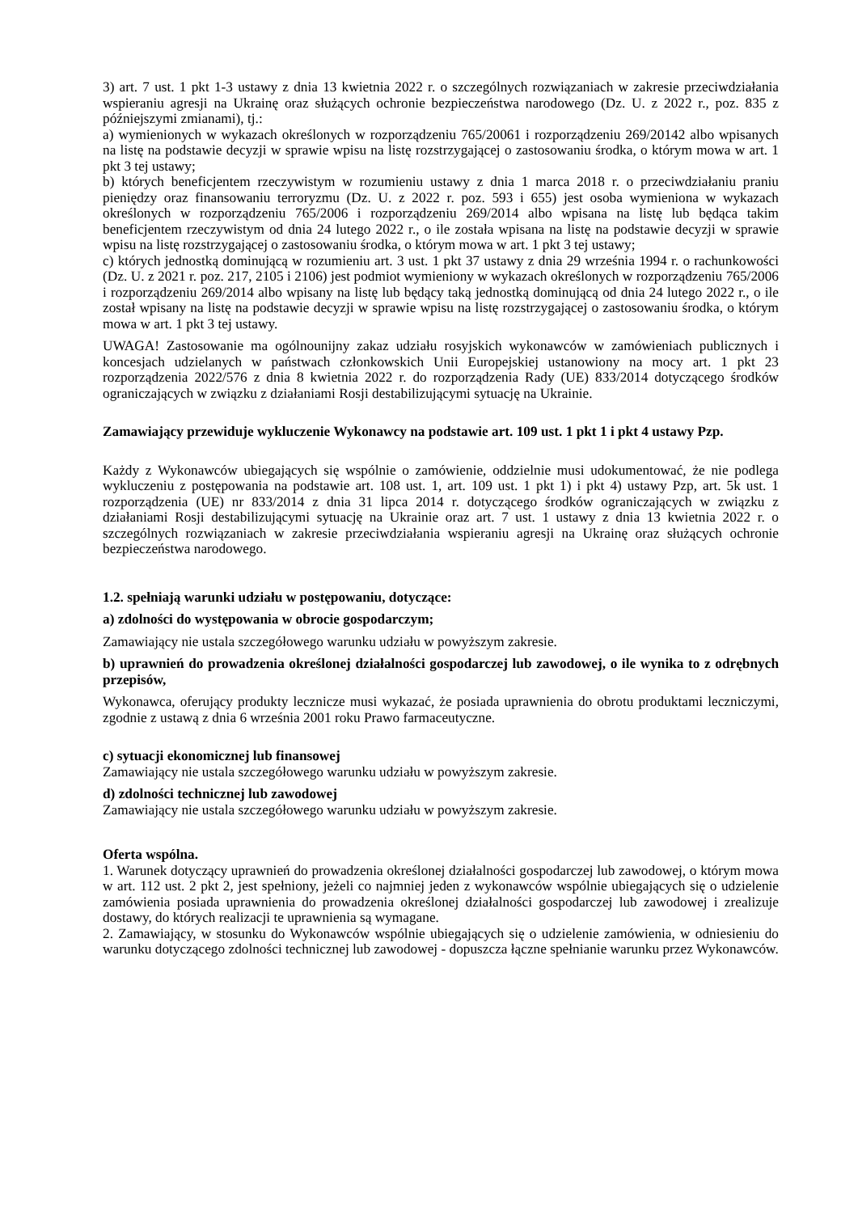3) art. 7 ust. 1 pkt 1-3 ustawy z dnia 13 kwietnia 2022 r. o szczególnych rozwiązaniach w zakresie przeciwdziałania wspieraniu agresji na Ukrainę oraz służących ochronie bezpieczeństwa narodowego (Dz. U. z 2022 r., poz. 835 z późniejszymi zmianami), tj.:
a) wymienionych w wykazach określonych w rozporządzeniu 765/20061 i rozporządzeniu 269/20142 albo wpisanych na listę na podstawie decyzji w sprawie wpisu na listę rozstrzygającej o zastosowaniu środka, o którym mowa w art. 1 pkt 3 tej ustawy;
b) których beneficjentem rzeczywistym w rozumieniu ustawy z dnia 1 marca 2018 r. o przeciwdziałaniu praniu pieniędzy oraz finansowaniu terroryzmu (Dz. U. z 2022 r. poz. 593 i 655) jest osoba wymieniona w wykazach określonych w rozporządzeniu 765/2006 i rozporządzeniu 269/2014 albo wpisana na listę lub będąca takim beneficjentem rzeczywistym od dnia 24 lutego 2022 r., o ile została wpisana na listę na podstawie decyzji w sprawie wpisu na listę rozstrzygającej o zastosowaniu środka, o którym mowa w art. 1 pkt 3 tej ustawy;
c) których jednostką dominującą w rozumieniu art. 3 ust. 1 pkt 37 ustawy z dnia 29 września 1994 r. o rachunkowości (Dz. U. z 2021 r. poz. 217, 2105 i 2106) jest podmiot wymieniony w wykazach określonych w rozporządzeniu 765/2006 i rozporządzeniu 269/2014 albo wpisany na listę lub będący taką jednostką dominującą od dnia 24 lutego 2022 r., o ile został wpisany na listę na podstawie decyzji w sprawie wpisu na listę rozstrzygającej o zastosowaniu środka, o którym mowa w art. 1 pkt 3 tej ustawy.
UWAGA! Zastosowanie ma ogólnounijny zakaz udziału rosyjskich wykonawców w zamówieniach publicznych i koncesjach udzielanych w państwach członkowskich Unii Europejskiej ustanowiony na mocy art. 1 pkt 23 rozporządzenia 2022/576 z dnia 8 kwietnia 2022 r. do rozporządzenia Rady (UE) 833/2014 dotyczącego środków ograniczających w związku z działaniami Rosji destabilizującymi sytuację na Ukrainie.
Zamawiający przewiduje wykluczenie Wykonawcy na podstawie art. 109 ust. 1 pkt 1 i pkt 4 ustawy Pzp.
Każdy z Wykonawców ubiegających się wspólnie o zamówienie, oddzielnie musi udokumentować, że nie podlega wykluczeniu z postępowania na podstawie art. 108 ust. 1, art. 109 ust. 1 pkt 1) i pkt 4) ustawy Pzp, art. 5k ust. 1 rozporządzenia (UE) nr 833/2014 z dnia 31 lipca 2014 r. dotyczącego środków ograniczających w związku z działaniami Rosji destabilizującymi sytuację na Ukrainie oraz art. 7 ust. 1 ustawy z dnia 13 kwietnia 2022 r. o szczególnych rozwiązaniach w zakresie przeciwdziałania wspieraniu agresji na Ukrainę oraz służących ochronie bezpieczeństwa narodowego.
1.2. spełniają warunki udziału w postępowaniu, dotyczące:
a) zdolności do występowania w obrocie gospodarczym;
Zamawiający nie ustala szczegółowego warunku udziału w powyższym zakresie.
b) uprawnień do prowadzenia określonej działalności gospodarczej lub zawodowej, o ile wynika to z odrębnych przepisów,
Wykonawca, oferujący produkty lecznicze musi wykazać, że posiada uprawnienia do obrotu produktami leczniczymi, zgodnie z ustawą z dnia 6 września 2001 roku Prawo farmaceutyczne.
c) sytuacji ekonomicznej lub finansowej
Zamawiający nie ustala szczegółowego warunku udziału w powyższym zakresie.
d) zdolności technicznej lub zawodowej
Zamawiający nie ustala szczegółowego warunku udziału w powyższym zakresie.
Oferta wspólna.
1. Warunek dotyczący uprawnień do prowadzenia określonej działalności gospodarczej lub zawodowej, o którym mowa w art. 112 ust. 2 pkt 2, jest spełniony, jeżeli co najmniej jeden z wykonawców wspólnie ubiegających się o udzielenie zamówienia posiada uprawnienia do prowadzenia określonej działalności gospodarczej lub zawodowej i zrealizuje dostawy, do których realizacji te uprawnienia są wymagane.
2. Zamawiający, w stosunku do Wykonawców wspólnie ubiegających się o udzielenie zamówienia, w odniesieniu do warunku dotyczącego zdolności technicznej lub zawodowej - dopuszcza łączne spełnianie warunku przez Wykonawców.